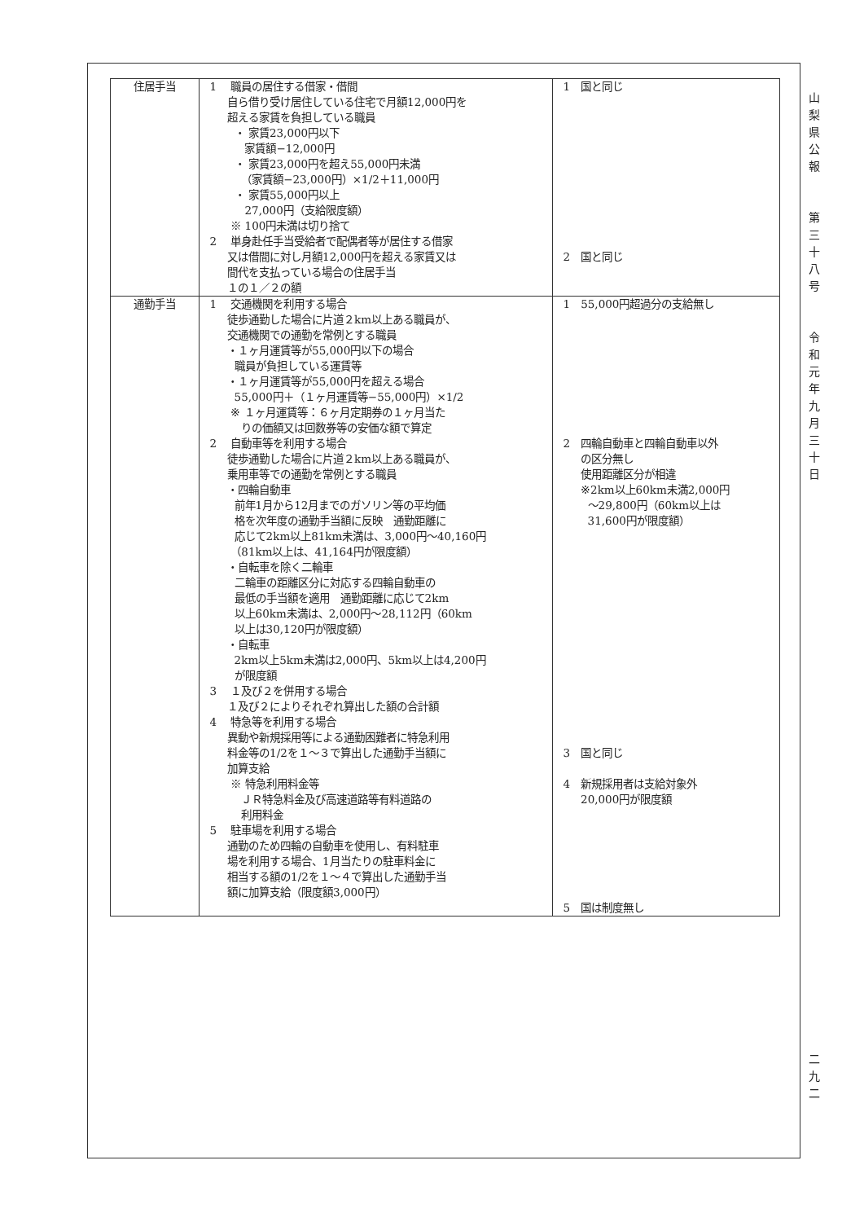| 住居手当 | 1 職員の居住する借家・借間 自ら借り受け居住している住宅で月額12,000円を 超える家賃を負担している職員 ・ 家賃23,000円以下 家賃額−12,000円 ・ 家賃23,000円を超え55,000円未満 （家賃額−23,000円）×1/2＋11,000円 ・ 家賃55,000円以上 27,000円（支給限度額） ※ 100円未満は切り捨て 2 単身赴任手当受給者で配偶者等が居住する借家 又は借間に対し月額12,000円を超える家賃又は 間代を支払っている場合の住居手当 １の１／２の額 | 1 国と同じ 2 国と同じ |
| 通勤手当 | 1 交通機関を利用する場合 徒歩通勤した場合に片道２km以上ある職員が、 交通機関での通勤を常例とする職員 ・１ヶ月運賃等が55,000円以下の場合 職員が負担している運賃等 ・１ヶ月運賃等が55,000円を超える場合 55,000円＋（１ヶ月運賃等−55,000円）×1/2 ※ １ヶ月運賃等：６ヶ月定期券の１ヶ月当た りの価額又は回数券等の安価な額で算定 2 自動車等を利用する場合 徒歩通勤した場合に片道２km以上ある職員が、 乗用車等での通勤を常例とする職員 ・四輪自動車 前年1月から12月までのガソリン等の平均価 格を次年度の通勤手当額に反映 通勤距離に 応じて2km以上81km未満は、3,000円〜40,160円 （81km以上は、41,164円が限度額） ・自転車を除く二輪車 二輪車の距離区分に対応する四輪自動車の 最低の手当額を適用 通勤距離に応じて2km 以上60km未満は、2,000円〜28,112円（60km 以上は30,120円が限度額） ・自転車 2km以上5km未満は2,000円、5km以上は4,200円 が限度額 3 １及び２を併用する場合 １及び２によりそれぞれ算出した額の合計額 4 特急等を利用する場合 異動や新規採用等による通勤困難者に特急利用 料金等の1/2を１〜３で算出した通勤手当額に 加算支給 ※ 特急利用料金等 ＪＲ特急料金及び高速道路等有料道路の 利用料金 5 駐車場を利用する場合 通勤のため四輪の自動車を使用し、有料駐車 場を利用する場合、1月当たりの駐車料金に 相当する額の1/2を１〜４で算出した通勤手当 額に加算支給（限度額3,000円） | 1 55,000円超過分の支給無し 2 四輪自動車と四輪自動車以外 の区分無し 使用距離区分が相違 ※2km以上60km未満2,000円 〜29,800円（60km以上は 31,600円が限度額） 3 国と同じ 4 新規採用者は支給対象外 20,000円が限度額 5 国は制度無し |
山
梨
県
公
報
第
三
十
八
号
令
和
元
年
九
月
三
十
日
二
九
二